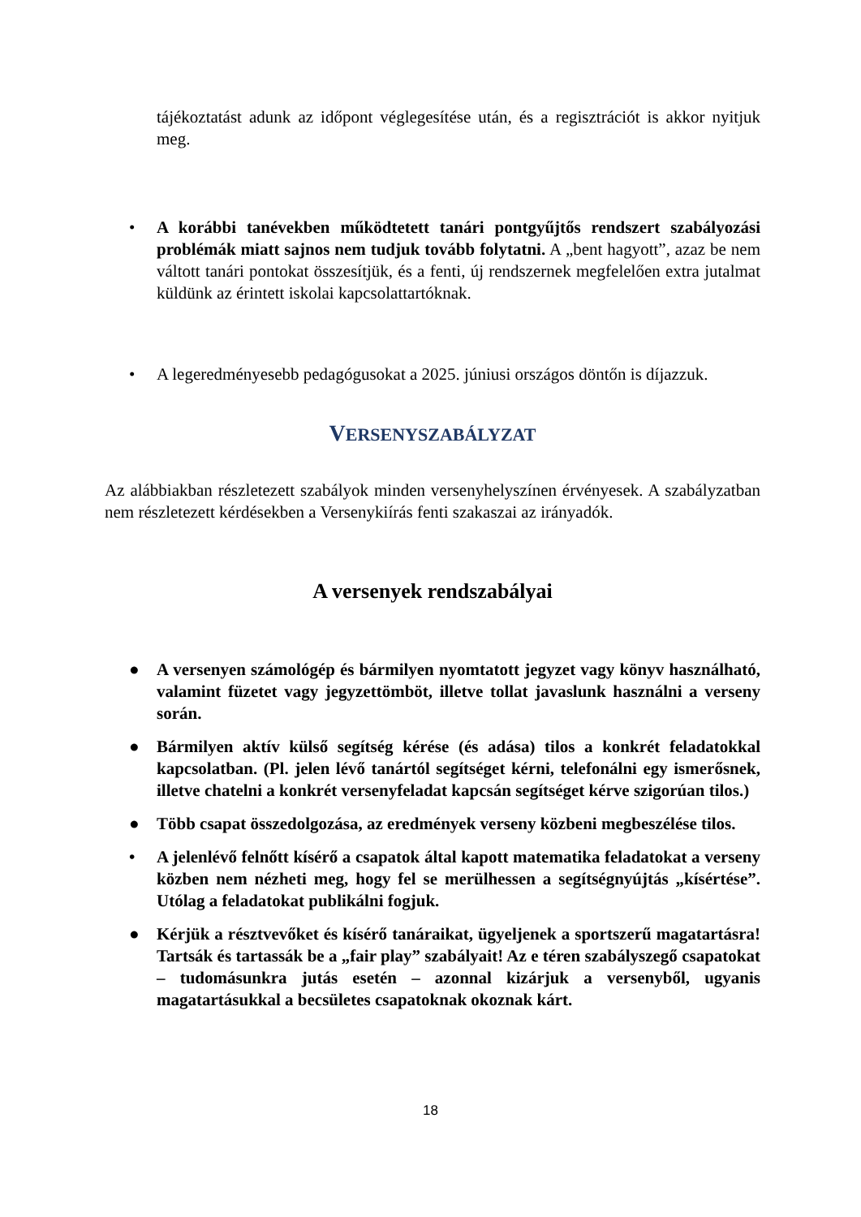tájékoztatást adunk az időpont véglegesítése után, és a regisztrációt is akkor nyitjuk meg.
• A korábbi tanévekben működtetett tanári pontgyűjtős rendszert szabályozási problémák miatt sajnos nem tudjuk tovább folytatni. A „bent hagyott”, azaz be nem váltott tanári pontokat összesítjük, és a fenti, új rendszernek megfelelően extra jutalmat küldünk az érintett iskolai kapcsolattartóknak.
• A legeredményesebb pedagógusokat a 2025. júniusi országos döntőn is díjazzuk.
VERSENYSZABÁLYZAT
Az alábbiakban részletezett szabályok minden versenyhelyszínen érvényesek. A szabályzatban nem részletezett kérdésekben a Versenykiírás fenti szakaszai az irányadók.
A versenyek rendszabályai
● A versenyen számológép és bármilyen nyomtatott jegyzet vagy könyv használható, valamint füzetet vagy jegyzettömböt, illetve tollat javaslunk használni a verseny során.
● Bármilyen aktív külső segítség kérése (és adása) tilos a konkrét feladatokkal kapcsolatban. (Pl. jelen lévő tanártól segítséget kérni, telefonálni egy ismerősnek, illetve chatelni a konkrét versenyfeladat kapcsán segítséget kérve szigorúan tilos.)
● Több csapat összedolgozása, az eredmények verseny közbeni megbeszélése tilos.
• A jelenlévő felnőtt kísérő a csapatok által kapott matematika feladatokat a verseny közben nem nézheti meg, hogy fel se merülhessen a segítségnyújtás „kísértése”. Utólag a feladatokat publikálni fogjuk.
● Kérjük a résztvevőket és kísérő tanáraikat, ügyeljenek a sportszerű magatartásra! Tartsák és tartassák be a „fair play” szabályait! Az e téren szabályszegő csapatokat – tudomásunkra jutás esetén – azonnal kizárjuk a versenyből, ugyanis magatartásukkal a becsületes csapatoknak okoznak kárt.
18